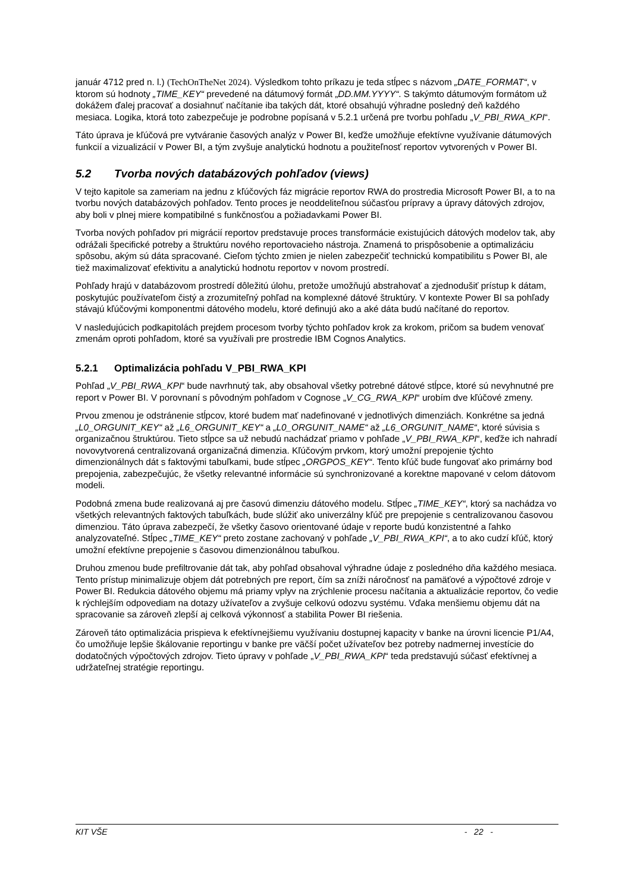január 4712 pred n. l.) (TechOnTheNet 2024). Výsledkom tohto príkazu je teda stĺpec s názvom „DATE_FORMAT“, v ktorom sú hodnoty „TIME_KEY“ prevedené na dátumový formát „DD.MM.YYYY“. S takýmto dátumovým formátom už dokážem ďalej pracovať a dosiahnuť načítanie iba takých dát, ktoré obsahujú výhradne posledný deň každého mesiaca. Logika, ktorá toto zabezpečuje je podrobne popísaná v 5.2.1 určená pre tvorbu pohľadu „V_PBI_RWA_KPI“.
Táto úprava je kľúčová pre vytváranie časových analýz v Power BI, keďže umožňuje efektívne využívanie dátumových funkcií a vizualizácií v Power BI, a tým zvyšuje analytickú hodnotu a použiteľnosť reportov vytvorených v Power BI.
5.2 Tvorba nových databázových pohľadov (views)
V tejto kapitole sa zameriam na jednu z kľúčových fáz migrácie reportov RWA do prostredia Microsoft Power BI, a to na tvorbu nových databázových pohľadov. Tento proces je neoddeliteľnou súčasťou prípravy a úpravy dátových zdrojov, aby boli v plnej miere kompatibilné s funkčnosťou a požiadavkami Power BI.
Tvorba nových pohľadov pri migrácií reportov predstavuje proces transformácie existujúcich dátových modelov tak, aby odrážali špecifické potreby a štruktúru nového reportovacieho nástroja. Znamená to prispôsobenie a optimalizáciu spôsobu, akým sú dáta spracované. Cieľom týchto zmien je nielen zabezpečiť technickú kompatibilitu s Power BI, ale tiež maximalizovať efektivitu a analytickú hodnotu reportov v novom prostredí.
Pohľady hrajú v databázovom prostredí dôležitú úlohu, pretože umožňujú abstrahovať a zjednodušiť prístup k dátam, poskytujúc používateľom čistý a zrozumiteľný pohľad na komplexné dátové štruktúry. V kontexte Power BI sa pohľady stávajú kľúčovými komponentmi dátového modelu, ktoré definujú ako a aké dáta budú načítané do reportov.
V nasledujúcich podkapitolách prejdem procesom tvorby týchto pohľadov krok za krokom, pričom sa budem venovať zmenám oproti pohľadom, ktoré sa využívali pre prostredie IBM Cognos Analytics.
5.2.1 Optimalizácia pohľadu V_PBI_RWA_KPI
Pohľad „V_PBI_RWA_KPI“ bude navrhnutý tak, aby obsahoval všetky potrebné dátové stĺpce, ktoré sú nevyhnutné pre report v Power BI. V porovnaní s pôvodným pohľadom v Cognose „V_CG_RWA_KPI“ urobím dve kľúčové zmeny.
Prvou zmenou je odstránenie stĺpcov, ktoré budem mať nadefinované v jednotlivých dimenziách. Konkrétne sa jedná „L0_ORGUNIT_KEY“ až „L6_ORGUNIT_KEY“ a „L0_ORGUNIT_NAME“ až „L6_ORGUNIT_NAME“, ktoré súvisia s organizačnou štruktúrou. Tieto stĺpce sa už nebudú nachádzať priamo v pohľade „V_PBI_RWA_KPI“, keďže ich nahradí novovytvorená centralizovaná organizačná dimenzia. Kľúčovým prvkom, ktorý umožní prepojenie týchto dimenzionálnych dát s faktovými tabuľkami, bude stĺpec „ORGPOS_KEY“. Tento kľúč bude fungovať ako primárny bod prepojenia, zabezpečujúc, že všetky relevantné informácie sú synchronizované a korektne mapované v celom dátovom modeli.
Podobná zmena bude realizovaná aj pre časovú dimenziu dátového modelu. Stĺpec „TIME_KEY“, ktorý sa nachádza vo všetkých relevantných faktových tabuľkách, bude slúžiť ako univerzálny kľúč pre prepojenie s centralizovanou časovou dimenziou. Táto úprava zabezpečí, že všetky časovo orientované údaje v reporte budú konzistentné a ľahko analyzovateľné. Stĺpec „TIME_KEY“ preto zostane zachovaný v pohľade „V_PBI_RWA_KPI“, a to ako cudzí kľúč, ktorý umožní efektívne prepojenie s časovou dimenzionálnou tabuľkou.
Druhou zmenou bude prefiltrovanie dát tak, aby pohľad obsahoval výhradne údaje z posledného dňa každého mesiaca. Tento prístup minimalizuje objem dát potrebných pre report, čím sa zníži náročnosť na pamäťové a výpočtové zdroje v Power BI. Redukcia dátového objemu má priamy vplyv na zrýchlenie procesu načítania a aktualizácie reportov, čo vedie k rýchlejším odpovediam na dotazy užívateľov a zvyšuje celkovú odozvu systému. Vďaka menšiemu objemu dát na spracovanie sa zároveň zlepší aj celková výkonnosť a stabilita Power BI riešenia.
Zároveň táto optimalizácia prispieva k efektívnejšiemu využívaniu dostupnej kapacity v banke na úrovni licencie P1/A4, čo umožňuje lepšie škálovanie reportingu v banke pre väčší počet užívateľov bez potreby nadmernej investície do dodatočných výpočtových zdrojov. Tieto úpravy v pohľade „V_PBI_RWA_KPI“ teda predstavujú súčasť efektívnej a udržateľnej stratégie reportingu.
KIT VŠE - 22 -